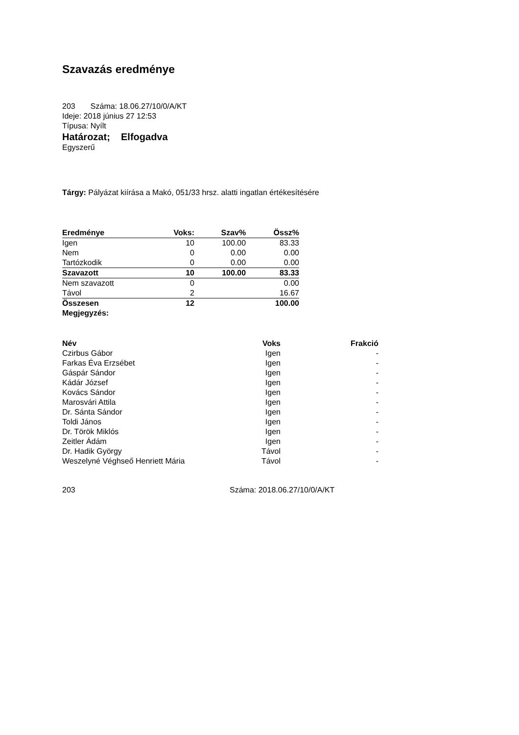Szavazás eredménye
203 Száma: 18.06.27/10/0/A/KT
Ideje: 2018 június 27 12:53
Típusa: Nyílt
Határozat; Elfogadva
Egyszerű
Tárgy: Pályázat kiírása a Makó, 051/33 hrsz. alatti ingatlan értékesítésére
| Eredménye | Voks: | Szav% | Össz% |
| --- | --- | --- | --- |
| Igen | 10 | 100.00 | 83.33 |
| Nem | 0 | 0.00 | 0.00 |
| Tartózkodik | 0 | 0.00 | 0.00 |
| Szavazott | 10 | 100.00 | 83.33 |
| Nem szavazott | 0 | | 0.00 |
| Távol | 2 | | 16.67 |
| Összesen | 12 | | 100.00 |
| Megjegyzés: | | | |
| Név | Voks | Frakció |
| --- | --- | --- |
| Czirbus Gábor | Igen | - |
| Farkas Éva Erzsébet | Igen | - |
| Gáspár Sándor | Igen | - |
| Kádár József | Igen | - |
| Kovács Sándor | Igen | - |
| Marosvári Attila | Igen | - |
| Dr. Sánta Sándor | Igen | - |
| Toldi János | Igen | - |
| Dr. Török Miklós | Igen | - |
| Zeitler Ádám | Igen | - |
| Dr. Hadik György | Távol | - |
| Weszelyné Véghseő Henriett Mária | Távol | - |
203 Száma: 2018.06.27/10/0/A/KT